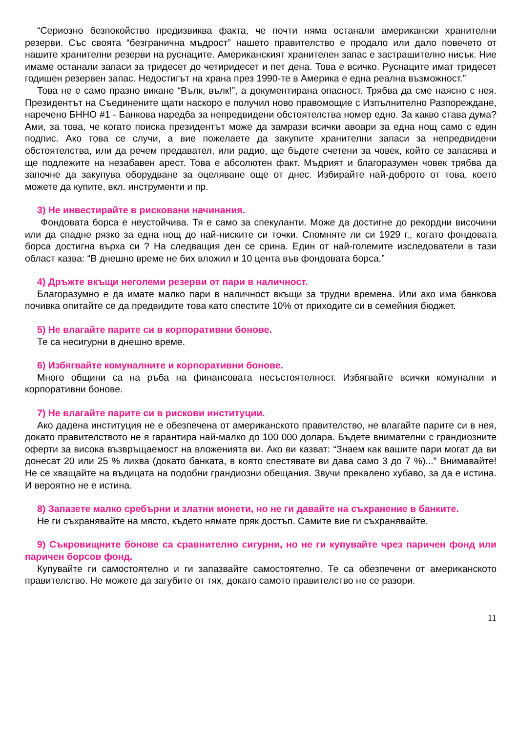“Сериозно безпокойство предизвиква факта, че почти няма останали американски хранителни резерви. Със своята “безгранична мъдрост” нашето правителство е продало или дало повечето от нашите хранителни резерви на руснаците. Американският хранителен запас е застрашително нисък. Ние имаме останали запаси за тридесет до четиридесет и пет дена. Това е всичко. Руснаците имат тридесет годишен резервен запас. Недостигът на храна през 1990-те в Америка е една реална възможност.”
Това не е само празно викане “Вълк, вълк!”, а документирана опасност. Трябва да сме наясно с нея. Президентът на Съединените щати наскоро е получил ново правомощие с Изпълнително Разпореждане, наречено БННО #1 - Банкова наредба за непредвидени обстоятелства номер едно. За какво става дума? Ами, за това, че когато поиска президентът може да замрази всички авоари за една нощ само с един подпис. Ако това се случи, а вие пожелаете да закупите хранителни запаси за непредвидени обстоятелства, или да речем предавател, или радио, ще бъдете счетени за човек, който се запасява и ще подлежите на незабавен арест. Това е абсолютен факт. Мъдрият и благоразумен човек трябва да започне да закупува оборудване за оцеляване още от днес. Избирайте най-доброто от това, което можете да купите, вкл. инструменти и пр.
3) Не инвестирайте в рисковани начинания.
Фондовата борса е неустойчива. Тя е само за спекуланти. Може да достигне до рекордни височини или да спадне рязко за една нощ до най-ниските си точки. Спомняте ли си 1929 г., когато фондовата борса достигна върха си ? На следващия ден се срина. Един от най-големите изследователи в тази област казва: “В днешно време не бих вложил и 10 цента във фондовата борса.”
4) Дръжте вкъщи неголеми резерви от пари в наличност.
Благоразумно е да имате малко пари в наличност вкъщи за трудни времена. Или ако има банкова почивка опитайте се да предвидите това като спестите 10% от приходите си в семейния бюджет.
5) Не влагайте парите си в корпоративни бонове.
Те са несигурни в днешно време.
6) Избягвайте комуналните и корпоративни бонове.
Много общини са на ръба на финансовата несъстоятелност. Избягвайте всички комунални и корпоративни бонове.
7) Не влагайте парите си в рискови институции.
Ако дадена институция не е обезпечена от американското правителство, не влагайте парите си в нея, докато правителството не я гарантира най-малко до 100 000 долара. Бъдете внимателни с грандиозните оферти за висока възвръщаемост на вложенията ви. Ако ви казват: “Знаем как вашите пари могат да ви донесат 20 или 25 % лихва (докато банката, в която спестявате ви дава само 3 до 7 %)...” Внимавайте! Не се хващайте на въдицата на подобни грандиозни обещания. Звучи прекалено хубаво, за да е истина. И вероятно не е истина.
8) Запазете малко сребърни и златни монети, но не ги давайте на съхранение в банките.
Не ги съхранявайте на място, където нямате пряк достъп. Самите вие ги съхранявайте.
9) Съкровищните бонове са сравнително сигурни, но не ги купувайте чрез паричен фонд или паричен борсов фонд.
Купувайте ги самостоятелно и ги запазвайте самостоятелно. Те са обезпечени от американското правителство. Не можете да загубите от тях, докато самото правителство не се разори.
11